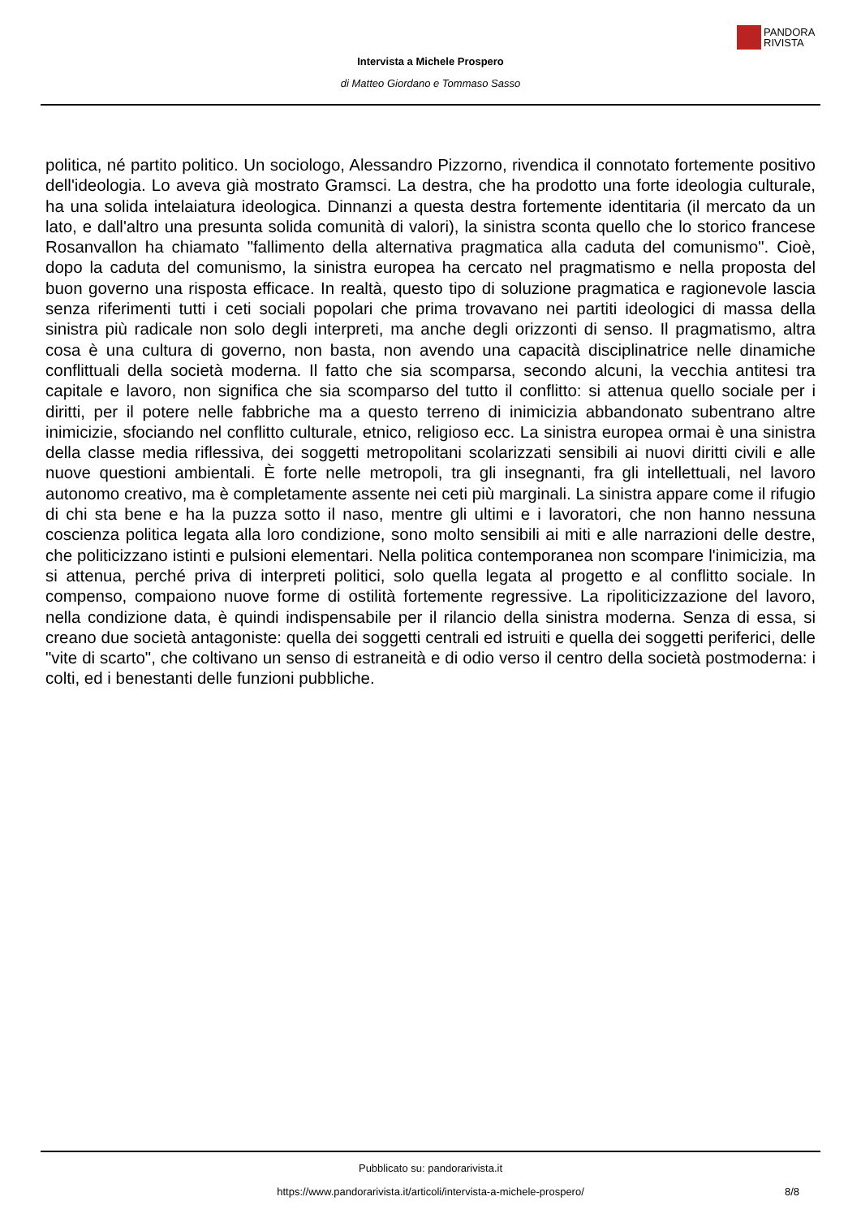PANDORA
RIVISTA
Intervista a Michele Prospero
di Matteo Giordano e Tommaso Sasso
politica, né partito politico. Un sociologo, Alessandro Pizzorno, rivendica il connotato fortemente positivo dell'ideologia. Lo aveva già mostrato Gramsci. La destra, che ha prodotto una forte ideologia culturale, ha una solida intelaiatura ideologica. Dinnanzi a questa destra fortemente identitaria (il mercato da un lato, e dall'altro una presunta solida comunità di valori), la sinistra sconta quello che lo storico francese Rosanvallon ha chiamato "fallimento della alternativa pragmatica alla caduta del comunismo". Cioè, dopo la caduta del comunismo, la sinistra europea ha cercato nel pragmatismo e nella proposta del buon governo una risposta efficace. In realtà, questo tipo di soluzione pragmatica e ragionevole lascia senza riferimenti tutti i ceti sociali popolari che prima trovavano nei partiti ideologici di massa della sinistra più radicale non solo degli interpreti, ma anche degli orizzonti di senso. Il pragmatismo, altra cosa è una cultura di governo, non basta, non avendo una capacità disciplinatrice nelle dinamiche conflittuali della società moderna. Il fatto che sia scomparsa, secondo alcuni, la vecchia antitesi tra capitale e lavoro, non significa che sia scomparso del tutto il conflitto: si attenua quello sociale per i diritti, per il potere nelle fabbriche ma a questo terreno di inimicizia abbandonato subentrano altre inimicizie, sfociando nel conflitto culturale, etnico, religioso ecc. La sinistra europea ormai è una sinistra della classe media riflessiva, dei soggetti metropolitani scolarizzati sensibili ai nuovi diritti civili e alle nuove questioni ambientali. È forte nelle metropoli, tra gli insegnanti, fra gli intellettuali, nel lavoro autonomo creativo, ma è completamente assente nei ceti più marginali. La sinistra appare come il rifugio di chi sta bene e ha la puzza sotto il naso, mentre gli ultimi e i lavoratori, che non hanno nessuna coscienza politica legata alla loro condizione, sono molto sensibili ai miti e alle narrazioni delle destre, che politicizzano istinti e pulsioni elementari. Nella politica contemporanea non scompare l'inimicizia, ma si attenua, perché priva di interpreti politici, solo quella legata al progetto e al conflitto sociale. In compenso, compaiono nuove forme di ostilità fortemente regressive. La ripoliticizzazione del lavoro, nella condizione data, è quindi indispensabile per il rilancio della sinistra moderna. Senza di essa, si creano due società antagoniste: quella dei soggetti centrali ed istruiti e quella dei soggetti periferici, delle "vite di scarto", che coltivano un senso di estraneità e di odio verso il centro della società postmoderna: i colti, ed i benestanti delle funzioni pubbliche.
Pubblicato su: pandorarivista.it
https://www.pandorarivista.it/articoli/intervista-a-michele-prospero/ 8/8